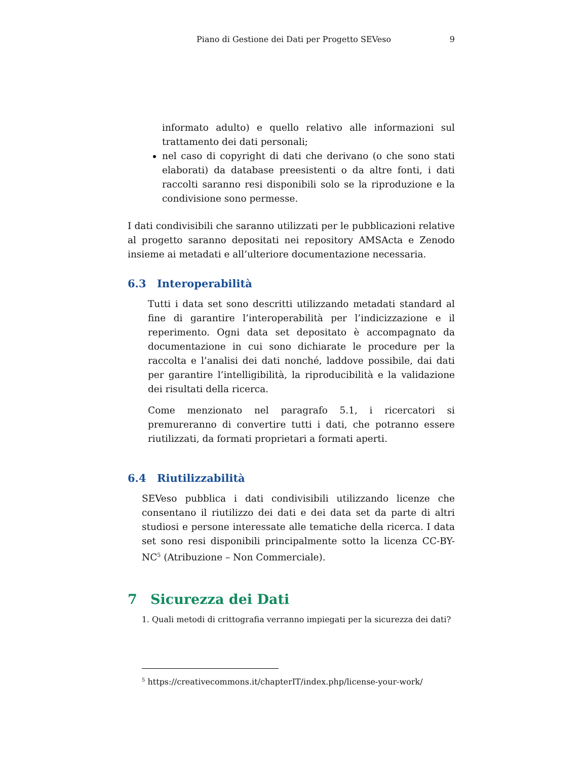Piano di Gestione dei Dati per Progetto SEVeso 9
informato adulto) e quello relativo alle informazioni sul trattamento dei dati personali;
nel caso di copyright di dati che derivano (o che sono stati elaborati) da database preesistenti o da altre fonti, i dati raccolti saranno resi disponibili solo se la riproduzione e la condivisione sono permesse.
I dati condivisibili che saranno utilizzati per le pubblicazioni relative al progetto saranno depositati nei repository AMSActa e Zenodo insieme ai metadati e all’ulteriore documentazione necessaria.
6.3 Interoperabilità
Tutti i data set sono descritti utilizzando metadati standard al fine di garantire l’interoperabilità per l’indicizzazione e il reperimento. Ogni data set depositato è accompagnato da documentazione in cui sono dichiarate le procedure per la raccolta e l’analisi dei dati nonché, laddove possibile, dai dati per garantire l’intelligibilità, la riproducibilità e la validazione dei risultati della ricerca.
Come menzionato nel paragrafo 5.1, i ricercatori si premureranno di convertire tutti i dati, che potranno essere riutilizzati, da formati proprietari a formati aperti.
6.4 Riutilizzabilità
SEVeso pubblica i dati condivisibili utilizzando licenze che consentano il riutilizzo dei dati e dei data set da parte di altri studiosi e persone interessate alle tematiche della ricerca. I data set sono resi disponibili principalmente sotto la licenza CC-BY-NC<sup>5</sup> (Atribuzione – Non Commerciale).
7 Sicurezza dei Dati
1. Quali metodi di crittografia verranno impiegati per la sicurezza dei dati?
<sup>5</sup> https://creativecommons.it/chapterIT/index.php/license-your-work/